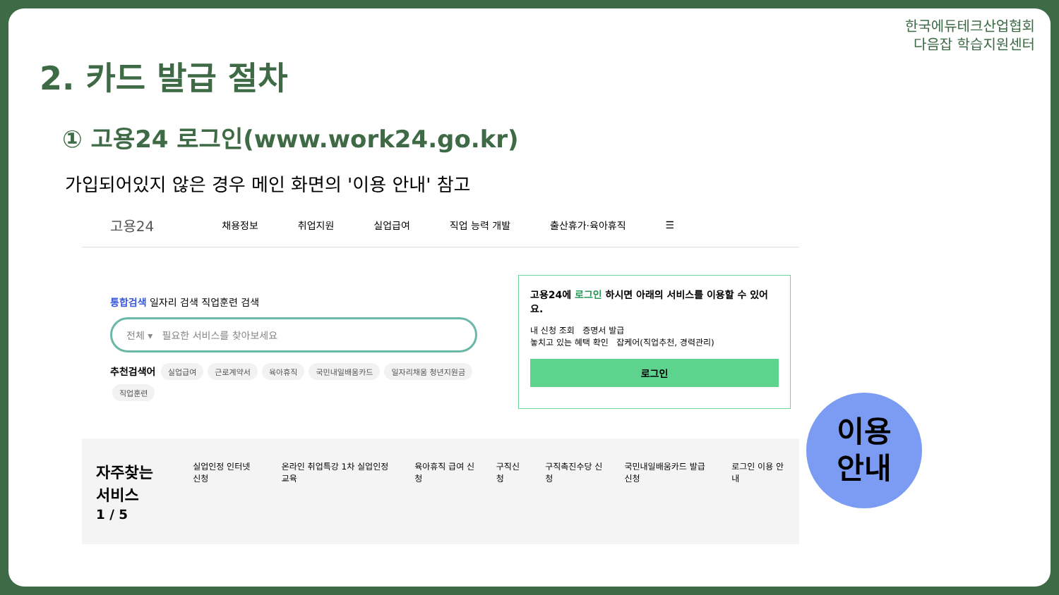한국에듀테크산업협회
다음잡 학습지원센터
2. 카드 발급 절차
① 고용24 로그인(www.work24.go.kr)
가입되어있지 않은 경우 메인 화면의 '이용 안내' 참고
고용24 채용정보 취업지원 실업급여 직업 능력 개발 출산휴가·육아휴직 ☰
통합검색 일자리 검색 직업훈련 검색
전체 ▾ 필요한 서비스를 찾아보세요
추천검색어 실업급여 근로계약서 육아휴직 국민내일배움카드 일자리채움 청년지원금 직업훈련
고용24에 로그인 하시면 아래의 서비스를 이용할 수 있어요.
내 신청 조회 증명서 발급
놓치고 있는 혜택 확인 잡케어(직업추천, 경력관리)
로그인
자주찾는 서비스
1 / 5 실업인정 인터넷 신청 온라인 취업특강 1차 실업인정 교육 육아휴직 급여 신청 구직신청 구직촉진수당 신청 국민내일배움카드 발급신청 로그인 이용 안내
이용
안내